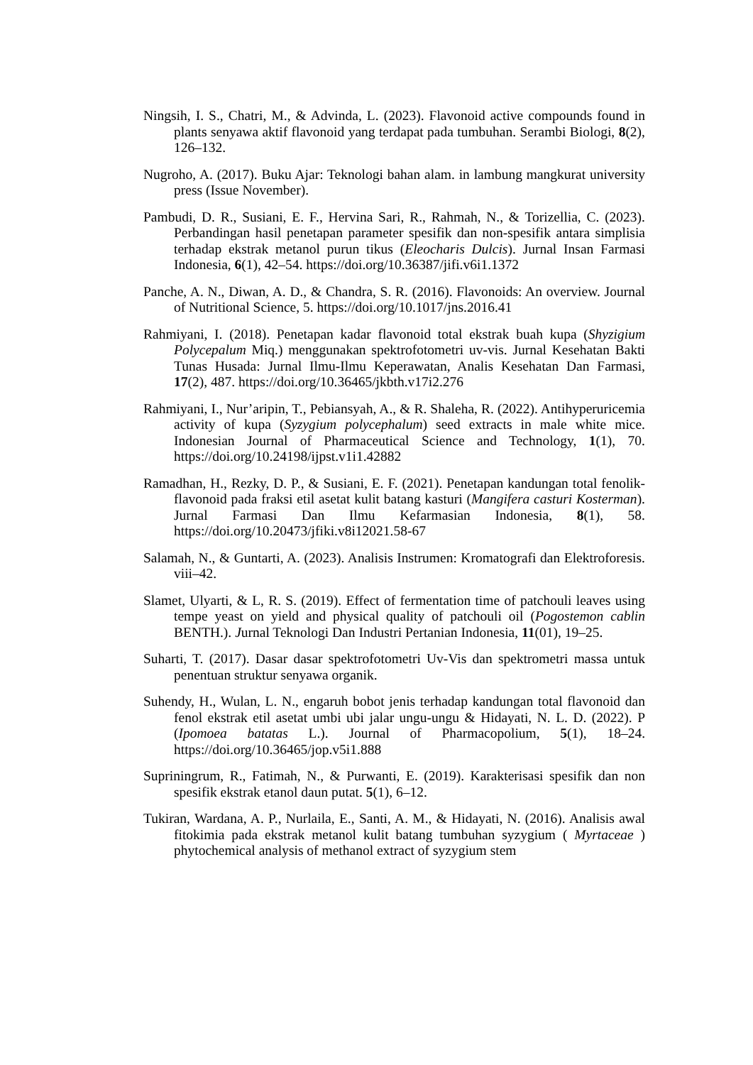Ningsih, I. S., Chatri, M., & Advinda, L. (2023). Flavonoid active compounds found in plants senyawa aktif flavonoid yang terdapat pada tumbuhan. Serambi Biologi, 8(2), 126–132.
Nugroho, A. (2017). Buku Ajar: Teknologi bahan alam. in lambung mangkurat university press (Issue November).
Pambudi, D. R., Susiani, E. F., Hervina Sari, R., Rahmah, N., & Torizellia, C. (2023). Perbandingan hasil penetapan parameter spesifik dan non-spesifik antara simplisia terhadap ekstrak metanol purun tikus (Eleocharis Dulcis). Jurnal Insan Farmasi Indonesia, 6(1), 42–54. https://doi.org/10.36387/jifi.v6i1.1372
Panche, A. N., Diwan, A. D., & Chandra, S. R. (2016). Flavonoids: An overview. Journal of Nutritional Science, 5. https://doi.org/10.1017/jns.2016.41
Rahmiyani, I. (2018). Penetapan kadar flavonoid total ekstrak buah kupa (Shyzigium Polycepalum Miq.) menggunakan spektrofotometri uv-vis. Jurnal Kesehatan Bakti Tunas Husada: Jurnal Ilmu-Ilmu Keperawatan, Analis Kesehatan Dan Farmasi, 17(2), 487. https://doi.org/10.36465/jkbth.v17i2.276
Rahmiyani, I., Nur’aripin, T., Pebiansyah, A., & R. Shaleha, R. (2022). Antihyperuricemia activity of kupa (Syzygium polycephalum) seed extracts in male white mice. Indonesian Journal of Pharmaceutical Science and Technology, 1(1), 70. https://doi.org/10.24198/ijpst.v1i1.42882
Ramadhan, H., Rezky, D. P., & Susiani, E. F. (2021). Penetapan kandungan total fenolik-flavonoid pada fraksi etil asetat kulit batang kasturi (Mangifera casturi Kosterman). Jurnal Farmasi Dan Ilmu Kefarmasian Indonesia, 8(1), 58. https://doi.org/10.20473/jfiki.v8i12021.58-67
Salamah, N., & Guntarti, A. (2023). Analisis Instrumen: Kromatografi dan Elektroforesis. viii–42.
Slamet, Ulyarti, & L, R. S. (2019). Effect of fermentation time of patchouli leaves using tempe yeast on yield and physical quality of patchouli oil (Pogostemon cablin BENTH.). Jurnal Teknologi Dan Industri Pertanian Indonesia, 11(01), 19–25.
Suharti, T. (2017). Dasar dasar spektrofotometri Uv-Vis dan spektrometri massa untuk penentuan struktur senyawa organik.
Suhendy, H., Wulan, L. N., engaruh bobot jenis terhadap kandungan total flavonoid dan fenol ekstrak etil asetat umbi ubi jalar ungu-ungu & Hidayati, N. L. D. (2022). P (Ipomoea batatas L.). Journal of Pharmacopolium, 5(1), 18–24. https://doi.org/10.36465/jop.v5i1.888
Supriningrum, R., Fatimah, N., & Purwanti, E. (2019). Karakterisasi spesifik dan non spesifik ekstrak etanol daun putat. 5(1), 6–12.
Tukiran, Wardana, A. P., Nurlaila, E., Santi, A. M., & Hidayati, N. (2016). Analisis awal fitokimia pada ekstrak metanol kulit batang tumbuhan syzygium ( Myrtaceae ) phytochemical analysis of methanol extract of syzygium stem